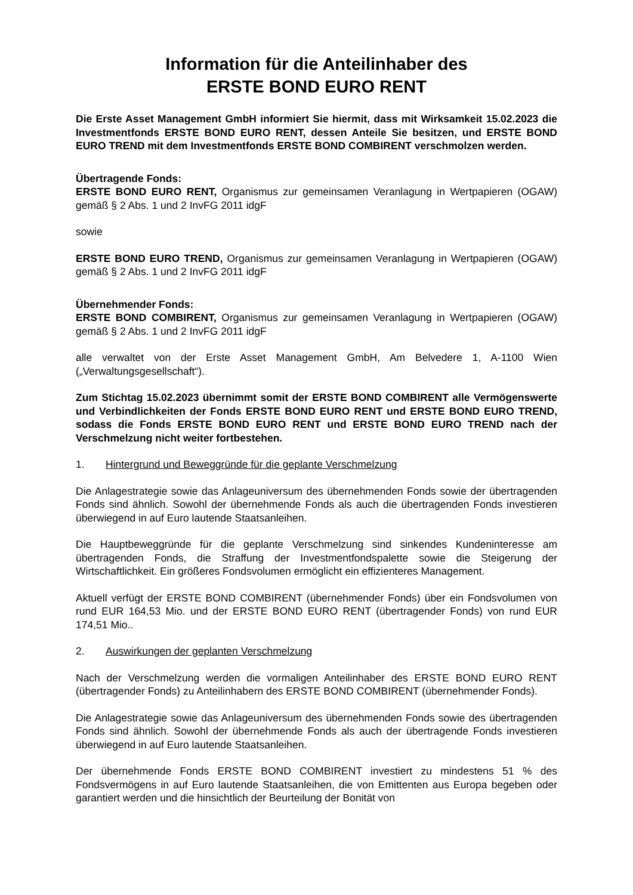Information für die Anteilinhaber des
ERSTE BOND EURO RENT
Die Erste Asset Management GmbH informiert Sie hiermit, dass mit Wirksamkeit 15.02.2023 die Investmentfonds ERSTE BOND EURO RENT, dessen Anteile Sie besitzen, und ERSTE BOND EURO TREND mit dem Investmentfonds ERSTE BOND COMBIRENT verschmolzen werden.
Übertragende Fonds:
ERSTE BOND EURO RENT, Organismus zur gemeinsamen Veranlagung in Wertpapieren (OGAW) gemäß § 2 Abs. 1 und 2 InvFG 2011 idgF
sowie
ERSTE BOND EURO TREND, Organismus zur gemeinsamen Veranlagung in Wertpapieren (OGAW) gemäß § 2 Abs. 1 und 2 InvFG 2011 idgF
Übernehmender Fonds:
ERSTE BOND COMBIRENT, Organismus zur gemeinsamen Veranlagung in Wertpapieren (OGAW) gemäß § 2 Abs. 1 und 2 InvFG 2011 idgF
alle verwaltet von der Erste Asset Management GmbH, Am Belvedere 1, A-1100 Wien („Verwaltungsgesellschaft“).
Zum Stichtag 15.02.2023 übernimmt somit der ERSTE BOND COMBIRENT alle Vermögenswerte und Verbindlichkeiten der Fonds ERSTE BOND EURO RENT und ERSTE BOND EURO TREND, sodass die Fonds ERSTE BOND EURO RENT und ERSTE BOND EURO TREND nach der Verschmelzung nicht weiter fortbestehen.
1. Hintergrund und Beweggründe für die geplante Verschmelzung
Die Anlagestrategie sowie das Anlageuniversum des übernehmenden Fonds sowie der übertragenden Fonds sind ähnlich. Sowohl der übernehmende Fonds als auch die übertragenden Fonds investieren überwiegend in auf Euro lautende Staatsanleihen.
Die Hauptbeweggründe für die geplante Verschmelzung sind sinkendes Kundeninteresse am übertragenden Fonds, die Straffung der Investmentfondspalette sowie die Steigerung der Wirtschaftlichkeit. Ein größeres Fondsvolumen ermöglicht ein effizienteres Management.
Aktuell verfügt der ERSTE BOND COMBIRENT (übernehmender Fonds) über ein Fondsvolumen von rund EUR 164,53 Mio. und der ERSTE BOND EURO RENT (übertragender Fonds) von rund EUR 174,51 Mio..
2. Auswirkungen der geplanten Verschmelzung
Nach der Verschmelzung werden die vormaligen Anteilinhaber des ERSTE BOND EURO RENT (übertragender Fonds) zu Anteilinhabern des ERSTE BOND COMBIRENT (übernehmender Fonds).
Die Anlagestrategie sowie das Anlageuniversum des übernehmenden Fonds sowie des übertragenden Fonds sind ähnlich. Sowohl der übernehmende Fonds als auch der übertragende Fonds investieren überwiegend in auf Euro lautende Staatsanleihen.
Der übernehmende Fonds ERSTE BOND COMBIRENT investiert zu mindestens 51 % des Fondsvermögens in auf Euro lautende Staatsanleihen, die von Emittenten aus Europa begeben oder garantiert werden und die hinsichtlich der Beurteilung der Bonität von